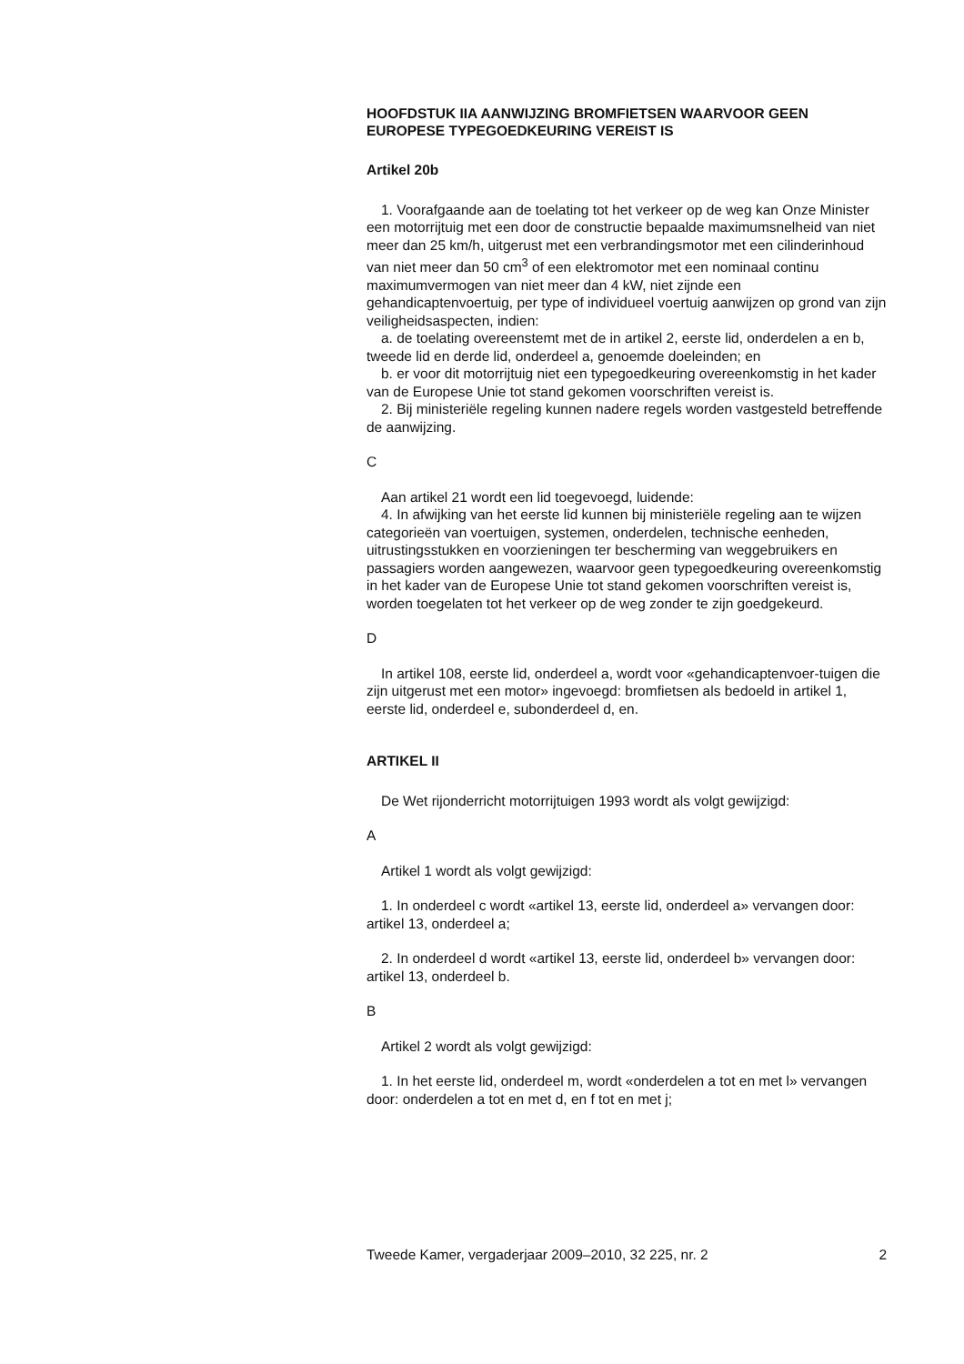HOOFDSTUK IIA AANWIJZING BROMFIETSEN WAARVOOR GEEN EUROPESE TYPEGOEDKEURING VEREIST IS
Artikel 20b
1. Voorafgaande aan de toelating tot het verkeer op de weg kan Onze Minister een motorrijtuig met een door de constructie bepaalde maximumsnelheid van niet meer dan 25 km/h, uitgerust met een verbrandingsmotor met een cilinderinhoud van niet meer dan 50 cm<sup>3</sup> of een elektromotor met een nominaal continu maximumvermogen van niet meer dan 4 kW, niet zijnde een gehandicaptenvoertuig, per type of individueel voertuig aanwijzen op grond van zijn veiligheidsaspecten, indien:
a. de toelating overeenstemt met de in artikel 2, eerste lid, onderdelen a en b, tweede lid en derde lid, onderdeel a, genoemde doeleinden; en
b. er voor dit motorrijtuig niet een typegoedkeuring overeenkomstig in het kader van de Europese Unie tot stand gekomen voorschriften vereist is.
2. Bij ministeriële regeling kunnen nadere regels worden vastgesteld betreffende de aanwijzing.
C
Aan artikel 21 wordt een lid toegevoegd, luidende:
4. In afwijking van het eerste lid kunnen bij ministeriële regeling aan te wijzen categorieën van voertuigen, systemen, onderdelen, technische eenheden, uitrustingsstukken en voorzieningen ter bescherming van weggebruikers en passagiers worden aangewezen, waarvoor geen typegoedkeuring overeenkomstig in het kader van de Europese Unie tot stand gekomen voorschriften vereist is, worden toegelaten tot het verkeer op de weg zonder te zijn goedgekeurd.
D
In artikel 108, eerste lid, onderdeel a, wordt voor «gehandicaptenvoer-tuigen die zijn uitgerust met een motor» ingevoegd: bromfietsen als bedoeld in artikel 1, eerste lid, onderdeel e, subonderdeel d, en.
ARTIKEL II
De Wet rijonderricht motorrijtuigen 1993 wordt als volgt gewijzigd:
A
Artikel 1 wordt als volgt gewijzigd:
1. In onderdeel c wordt «artikel 13, eerste lid, onderdeel a» vervangen door: artikel 13, onderdeel a;
2. In onderdeel d wordt «artikel 13, eerste lid, onderdeel b» vervangen door: artikel 13, onderdeel b.
B
Artikel 2 wordt als volgt gewijzigd:
1. In het eerste lid, onderdeel m, wordt «onderdelen a tot en met l» vervangen door: onderdelen a tot en met d, en f tot en met j;
Tweede Kamer, vergaderjaar 2009–2010, 32 225, nr. 2 2